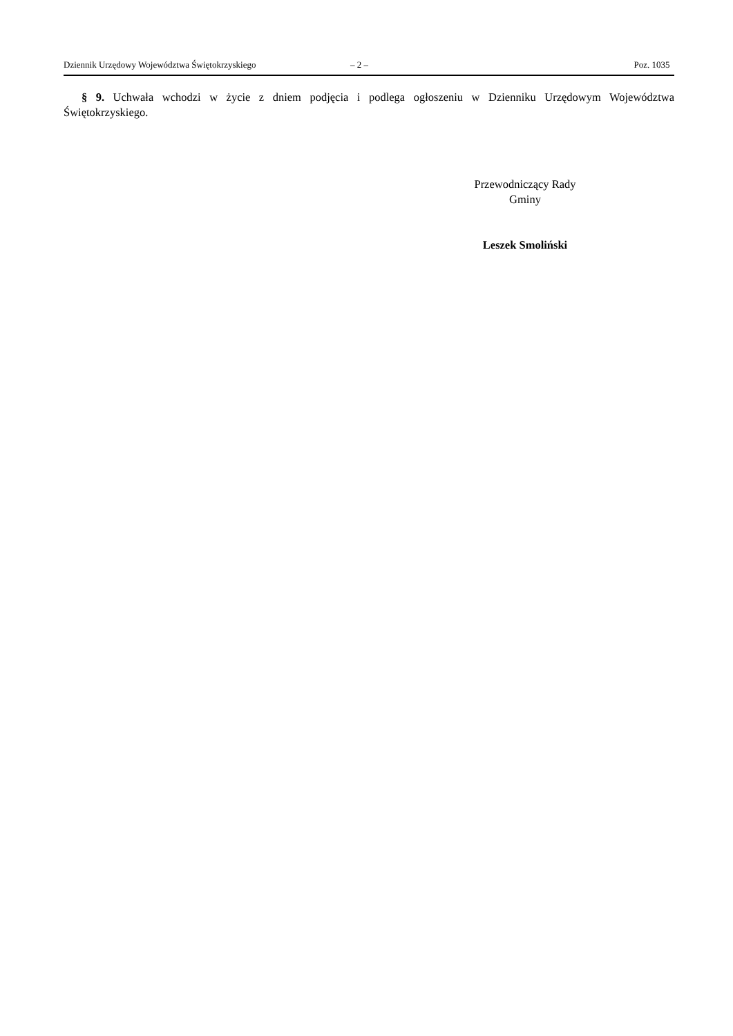Dziennik Urzędowy Województwa Świętokrzyskiego – 2 – Poz. 1035
§ 9. Uchwała wchodzi w życie z dniem podjęcia i podlega ogłoszeniu w Dzienniku Urzędowym Województwa Świętokrzyskiego.
Przewodniczący Rady
Gminy
Leszek Smoliński